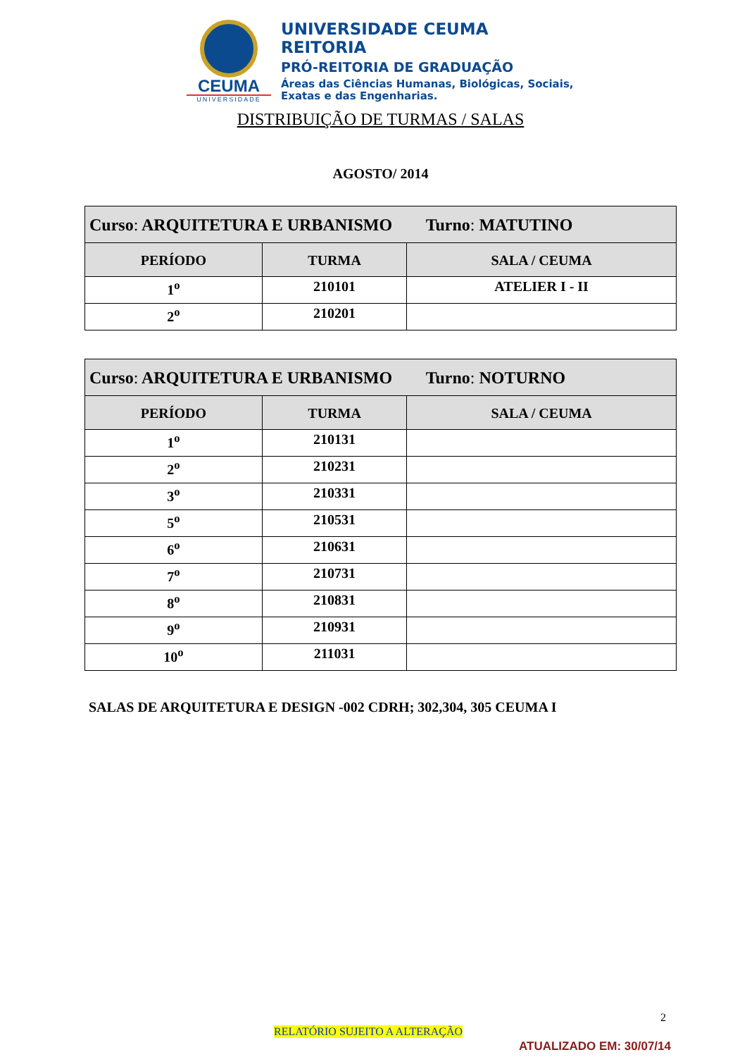CEUMA
UNIVERSIDADE
UNIVERSIDADE CEUMA
REITORIA
PRÓ-REITORIA DE GRADUAÇÃO
Áreas das Ciências Humanas, Biológicas, Sociais,
Exatas e das Engenharias.
DISTRIBUIÇÃO DE TURMAS / SALAS
AGOSTO/ 2014
| Curso : ARQUITETURA E URBANISMO Turno : MATUTINO | | |
| PERÍODO | TURMA | SALA / CEUMA |
| 1<sup>o</sup> | 210101 | ATELIER I - II |
| 2<sup>o</sup> | 210201 | |
| Curso : ARQUITETURA E URBANISMO Turno : NOTURNO | | |
| PERÍODO | TURMA | SALA / CEUMA |
| 1<sup>o</sup> | 210131 | |
| 2<sup>o</sup> | 210231 | |
| 3<sup>o</sup> | 210331 | |
| 5<sup>o</sup> | 210531 | |
| 6<sup>o</sup> | 210631 | |
| 7<sup>o</sup> | 210731 | |
| 8<sup>o</sup> | 210831 | |
| 9<sup>o</sup> | 210931 | |
| 10<sup>o</sup> | 211031 | |
SALAS DE ARQUITETURA E DESIGN -002 CDRH; 302,304, 305 CEUMA I
2
RELATÓRIO SUJEITO A ALTERAÇÃO
ATUALIZADO EM: 30/07/14